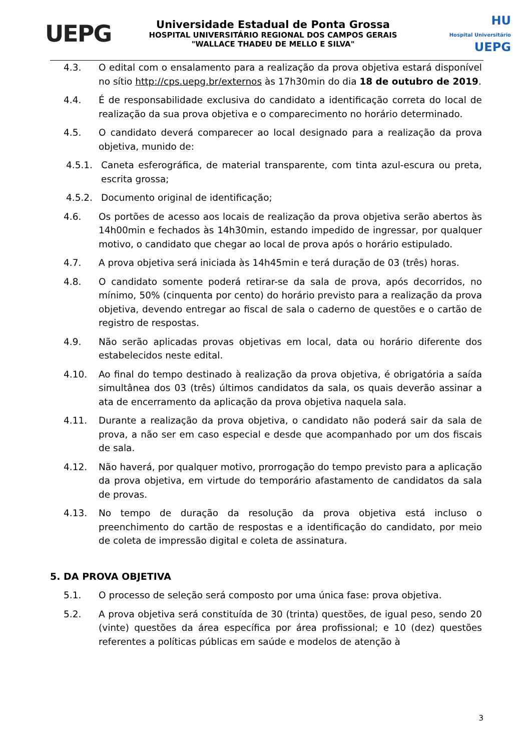UEPG
Universidade Estadual de Ponta Grossa
HOSPITAL UNIVERSITÁRIO REGIONAL DOS CAMPOS GERAIS
"WALLACE THADEU DE MELLO E SILVA"
HU
Hospital Universitário UEPG
4.3. O edital com o ensalamento para a realização da prova objetiva estará disponível no sítio http://cps.uepg.br/externos às 17h30min do dia 18 de outubro de 2019.
4.4. É de responsabilidade exclusiva do candidato a identificação correta do local de realização da sua prova objetiva e o comparecimento no horário determinado.
4.5. O candidato deverá comparecer ao local designado para a realização da prova objetiva, munido de:
4.5.1. Caneta esferográfica, de material transparente, com tinta azul-escura ou preta, escrita grossa;
4.5.2. Documento original de identificação;
4.6. Os portões de acesso aos locais de realização da prova objetiva serão abertos às 14h00min e fechados às 14h30min, estando impedido de ingressar, por qualquer motivo, o candidato que chegar ao local de prova após o horário estipulado.
4.7. A prova objetiva será iniciada às 14h45min e terá duração de 03 (três) horas.
4.8. O candidato somente poderá retirar-se da sala de prova, após decorridos, no mínimo, 50% (cinquenta por cento) do horário previsto para a realização da prova objetiva, devendo entregar ao fiscal de sala o caderno de questões e o cartão de registro de respostas.
4.9. Não serão aplicadas provas objetivas em local, data ou horário diferente dos estabelecidos neste edital.
4.10. Ao final do tempo destinado à realização da prova objetiva, é obrigatória a saída simultânea dos 03 (três) últimos candidatos da sala, os quais deverão assinar a ata de encerramento da aplicação da prova objetiva naquela sala.
4.11. Durante a realização da prova objetiva, o candidato não poderá sair da sala de prova, a não ser em caso especial e desde que acompanhado por um dos fiscais de sala.
4.12. Não haverá, por qualquer motivo, prorrogação do tempo previsto para a aplicação da prova objetiva, em virtude do temporário afastamento de candidatos da sala de provas.
4.13. No tempo de duração da resolução da prova objetiva está incluso o preenchimento do cartão de respostas e a identificação do candidato, por meio de coleta de impressão digital e coleta de assinatura.
5. DA PROVA OBJETIVA
5.1. O processo de seleção será composto por uma única fase: prova objetiva.
5.2. A prova objetiva será constituída de 30 (trinta) questões, de igual peso, sendo 20 (vinte) questões da área específica por área profissional; e 10 (dez) questões referentes a políticas públicas em saúde e modelos de atenção à
3